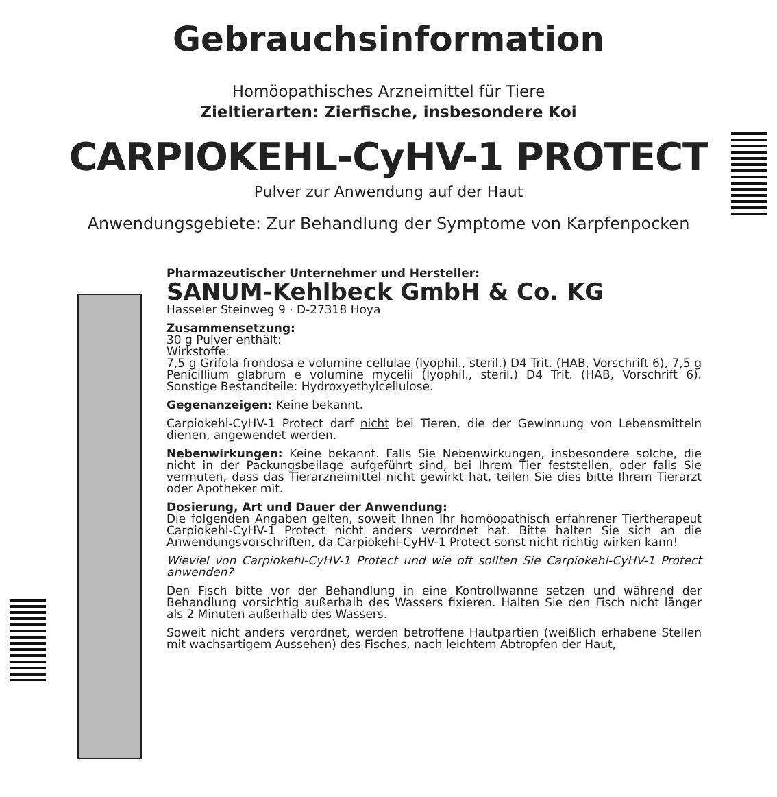Gebrauchsinformation
Homöopathisches Arzneimittel für Tiere
Zieltierarten: Zierfische, insbesondere Koi
CARPIOKEHL-CyHV-1 PROTECT
Pulver zur Anwendung auf der Haut
Anwendungsgebiete: Zur Behandlung der Symptome von Karpfenpocken
Pharmazeutischer Unternehmer und Hersteller:
SANUM-Kehlbeck GmbH & Co. KG
Hasseler Steinweg 9 · D-27318 Hoya
Zusammensetzung:
30 g Pulver enthält:
Wirkstoffe:
7,5 g Grifola frondosa e volumine cellulae (lyophil., steril.) D4 Trit. (HAB, Vorschrift 6), 7,5 g Penicillium glabrum e volumine mycelii (lyophil., steril.) D4 Trit. (HAB, Vorschrift 6). Sonstige Bestandteile: Hydroxyethylcellulose.
Gegenanzeigen: Keine bekannt.
Carpiokehl-CyHV-1 Protect darf nicht bei Tieren, die der Gewinnung von Lebensmitteln dienen, angewendet werden.
Nebenwirkungen: Keine bekannt. Falls Sie Nebenwirkungen, insbesondere solche, die nicht in der Packungsbeilage aufgeführt sind, bei Ihrem Tier feststellen, oder falls Sie vermuten, dass das Tierarzneimittel nicht gewirkt hat, teilen Sie dies bitte Ihrem Tierarzt oder Apotheker mit.
Dosierung, Art und Dauer der Anwendung:
Die folgenden Angaben gelten, soweit Ihnen Ihr homöopathisch erfahrener Tiertherapeut Carpiokehl-CyHV-1 Protect nicht anders verordnet hat. Bitte halten Sie sich an die Anwendungsvorschriften, da Carpiokehl-CyHV-1 Protect sonst nicht richtig wirken kann!
Wieviel von Carpiokehl-CyHV-1 Protect und wie oft sollten Sie Carpiokehl-CyHV-1 Protect anwenden?
Den Fisch bitte vor der Behandlung in eine Kontrollwanne setzen und während der Behandlung vorsichtig außerhalb des Wassers fixieren. Halten Sie den Fisch nicht länger als 2 Minuten außerhalb des Wassers.
Soweit nicht anders verordnet, werden betroffene Hautpartien (weißlich erhabene Stellen mit wachsartigem Aussehen) des Fisches, nach leichtem Abtropfen der Haut,